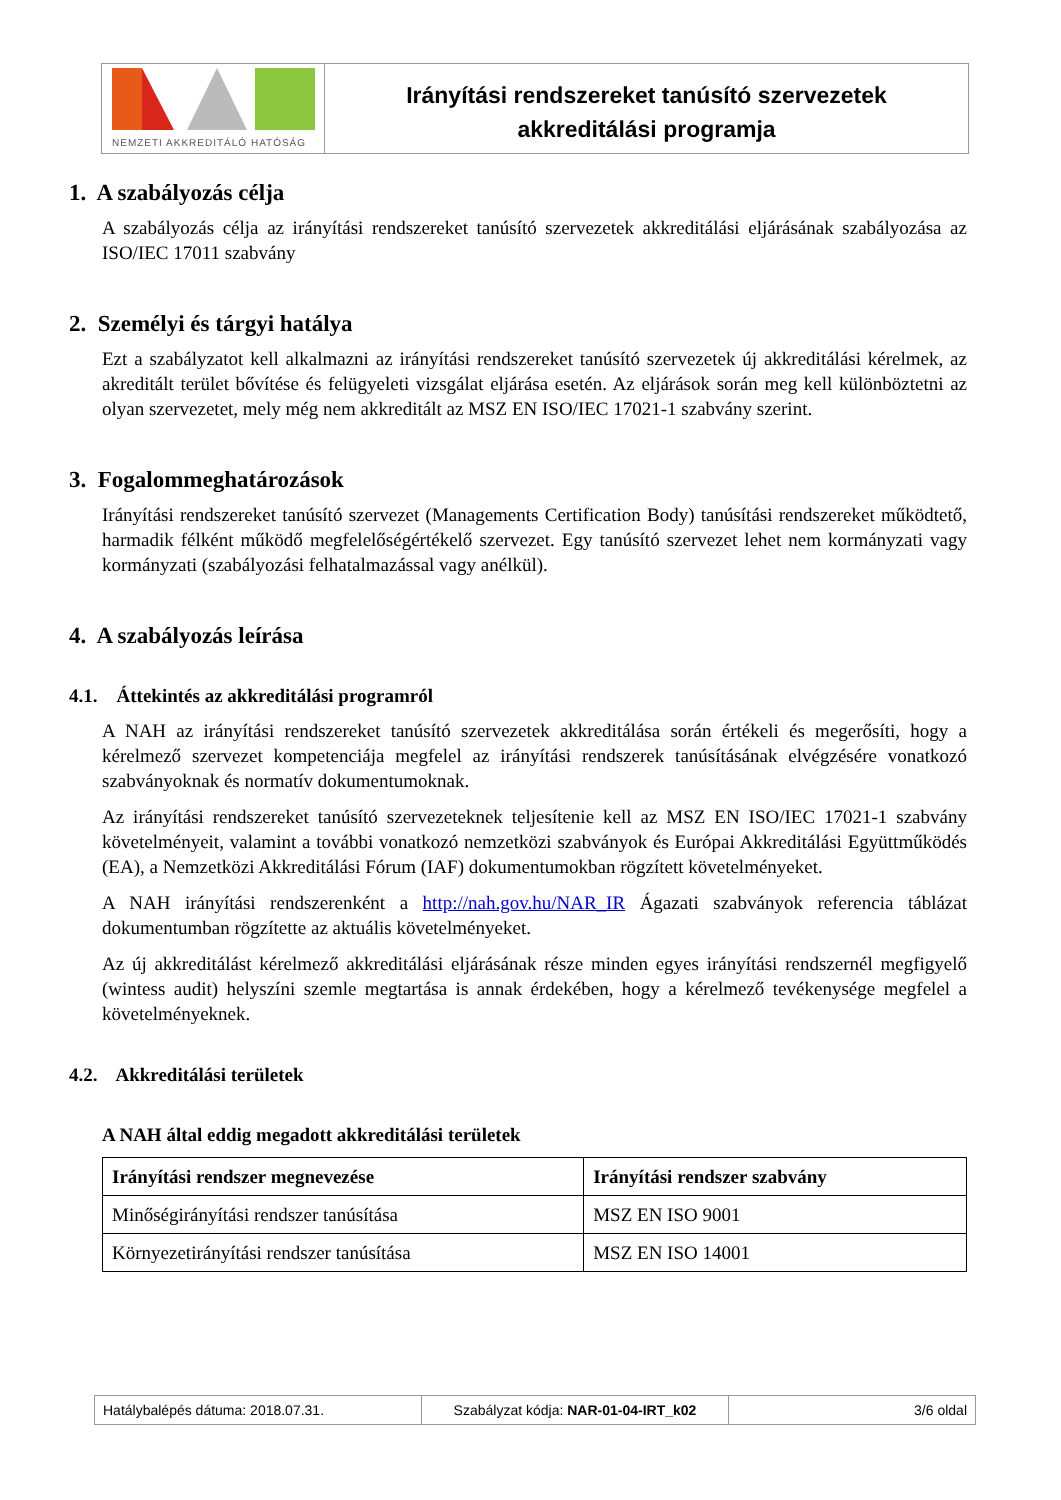NEMZETI AKKREDITÁLÓ HATÓSÁG
Irányítási rendszereket tanúsító szervezetek
akkreditálási programja
1. A szabályozás célja
A szabályozás célja az irányítási rendszereket tanúsító szervezetek akkreditálási eljárásának szabályozása az ISO/IEC 17011 szabvány
2. Személyi és tárgyi hatálya
Ezt a szabályzatot kell alkalmazni az irányítási rendszereket tanúsító szervezetek új akkreditálási kérelmek, az akreditált terület bővítése és felügyeleti vizsgálat eljárása esetén. Az eljárások során meg kell különböztetni az olyan szervezetet, mely még nem akkreditált az MSZ EN ISO/IEC 17021-1 szabvány szerint.
3. Fogalommeghatározások
Irányítási rendszereket tanúsító szervezet (Managements Certification Body) tanúsítási rendszereket működtető, harmadik félként működő megfelelőségértékelő szervezet. Egy tanúsító szervezet lehet nem kormányzati vagy kormányzati (szabályozási felhatalmazással vagy anélkül).
4. A szabályozás leírása
4.1. Áttekintés az akkreditálási programról
A NAH az irányítási rendszereket tanúsító szervezetek akkreditálása során értékeli és megerősíti, hogy a kérelmező szervezet kompetenciája megfelel az irányítási rendszerek tanúsításának elvégzésére vonatkozó szabványoknak és normatív dokumentumoknak.
Az irányítási rendszereket tanúsító szervezeteknek teljesítenie kell az MSZ EN ISO/IEC 17021-1 szabvány követelményeit, valamint a további vonatkozó nemzetközi szabványok és Európai Akkreditálási Együttműködés (EA), a Nemzetközi Akkreditálási Fórum (IAF) dokumentumokban rögzített követelményeket.
A NAH irányítási rendszerenként a http://nah.gov.hu/NAR_IR Ágazati szabványok referencia táblázat dokumentumban rögzítette az aktuális követelményeket.
Az új akkreditálást kérelmező akkreditálási eljárásának része minden egyes irányítási rendszernél megfigyelő (wintess audit) helyszíni szemle megtartása is annak érdekében, hogy a kérelmező tevékenysége megfelel a követelményeknek.
4.2. Akkreditálási területek
A NAH által eddig megadott akkreditálási területek
| Irányítási rendszer megnevezése | Irányítási rendszer szabvány |
| --- | --- |
| Minőségirányítási rendszer tanúsítása | MSZ EN ISO 9001 |
| Környezetirányítási rendszer tanúsítása | MSZ EN ISO 14001 |
Hatálybalépés dátuma: 2018.07.31. Szabályzat kódja: NAR-01-04-IRT_k02
3/6 oldal